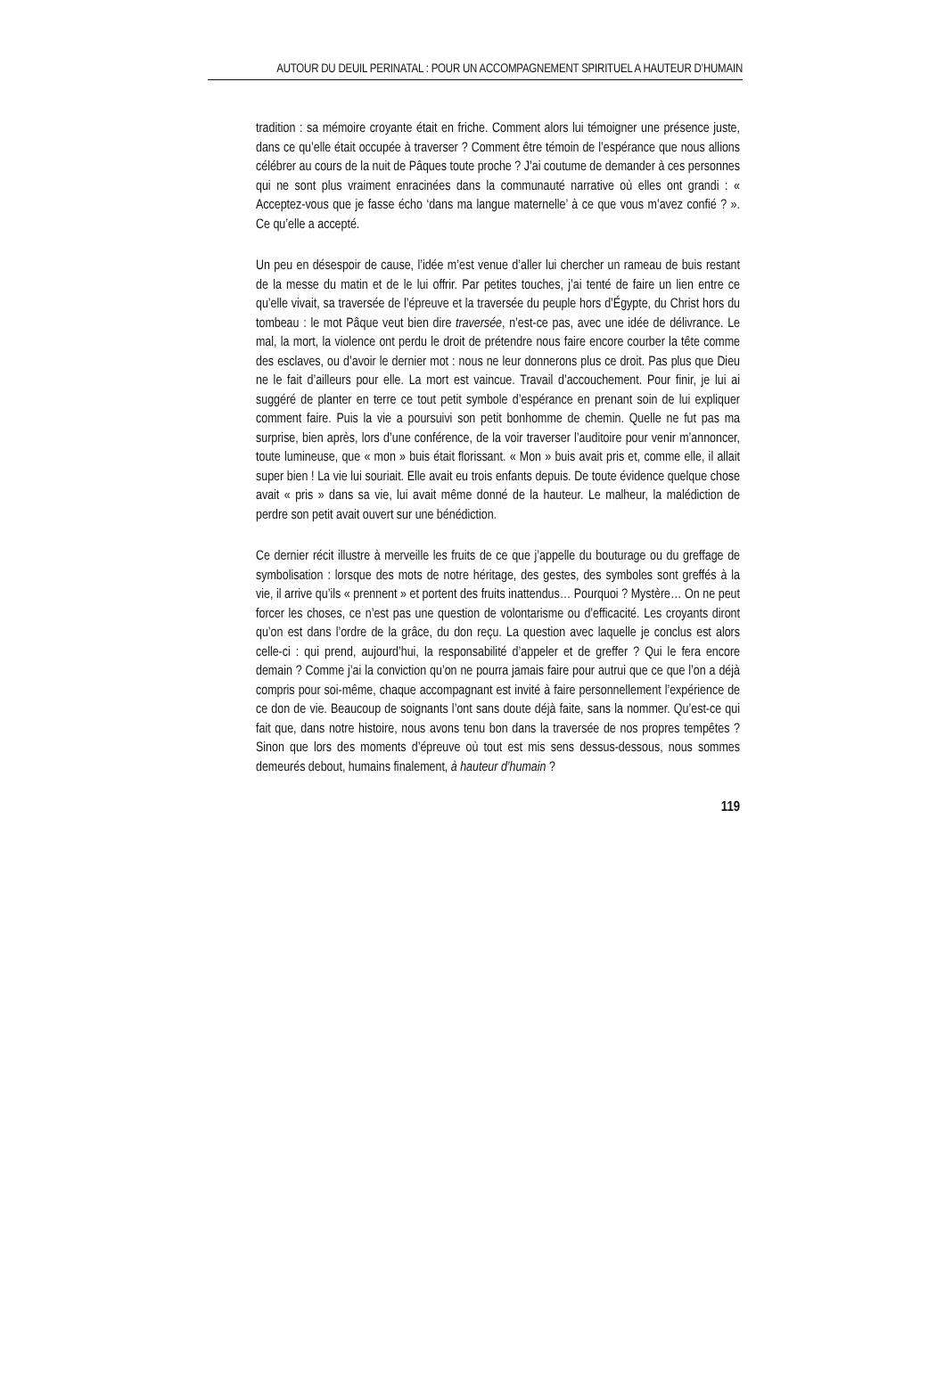AUTOUR DU DEUIL PERINATAL : POUR UN ACCOMPAGNEMENT SPIRITUEL A HAUTEUR D’HUMAIN
tradition : sa mémoire croyante était en friche. Comment alors lui témoigner une présence juste, dans ce qu’elle était occupée à traverser ? Comment être témoin de l’espérance que nous allions célébrer au cours de la nuit de Pâques toute proche ? J’ai coutume de demander à ces personnes qui ne sont plus vraiment enracinées dans la communauté narrative où elles ont grandi : « Acceptez-vous que je fasse écho ‘dans ma langue maternelle’ à ce que vous m’avez confié ? ». Ce qu’elle a accepté.
Un peu en désespoir de cause, l’idée m’est venue d’aller lui chercher un rameau de buis restant de la messe du matin et de le lui offrir. Par petites touches, j’ai tenté de faire un lien entre ce qu’elle vivait, sa traversée de l’épreuve et la traversée du peuple hors d’Égypte, du Christ hors du tombeau : le mot Pâque veut bien dire traversée, n’est-ce pas, avec une idée de délivrance. Le mal, la mort, la violence ont perdu le droit de prétendre nous faire encore courber la tête comme des esclaves, ou d’avoir le dernier mot : nous ne leur donnerons plus ce droit. Pas plus que Dieu ne le fait d’ailleurs pour elle. La mort est vaincue. Travail d’accouchement. Pour finir, je lui ai suggéré de planter en terre ce tout petit symbole d’espérance en prenant soin de lui expliquer comment faire. Puis la vie a poursuivi son petit bonhomme de chemin. Quelle ne fut pas ma surprise, bien après, lors d’une conférence, de la voir traverser l’auditoire pour venir m’annoncer, toute lumineuse, que « mon » buis était florissant. « Mon » buis avait pris et, comme elle, il allait super bien ! La vie lui souriait. Elle avait eu trois enfants depuis. De toute évidence quelque chose avait « pris » dans sa vie, lui avait même donné de la hauteur. Le malheur, la malédiction de perdre son petit avait ouvert sur une bénédiction.
Ce dernier récit illustre à merveille les fruits de ce que j’appelle du bouturage ou du greffage de symbolisation : lorsque des mots de notre héritage, des gestes, des symboles sont greffés à la vie, il arrive qu’ils « prennent » et portent des fruits inattendus… Pourquoi ? Mystère… On ne peut forcer les choses, ce n’est pas une question de volontarisme ou d’efficacité. Les croyants diront qu’on est dans l’ordre de la grâce, du don reçu. La question avec laquelle je conclus est alors celle-ci : qui prend, aujourd’hui, la responsabilité d’appeler et de greffer ? Qui le fera encore demain ? Comme j’ai la conviction qu’on ne pourra jamais faire pour autrui que ce que l’on a déjà compris pour soi-même, chaque accompagnant est invité à faire personnellement l’expérience de ce don de vie. Beaucoup de soignants l’ont sans doute déjà faite, sans la nommer. Qu’est-ce qui fait que, dans notre histoire, nous avons tenu bon dans la traversée de nos propres tempêtes ? Sinon que lors des moments d’épreuve où tout est mis sens dessus-dessous, nous sommes demeurés debout, humains finalement, à hauteur d’humain ?
119